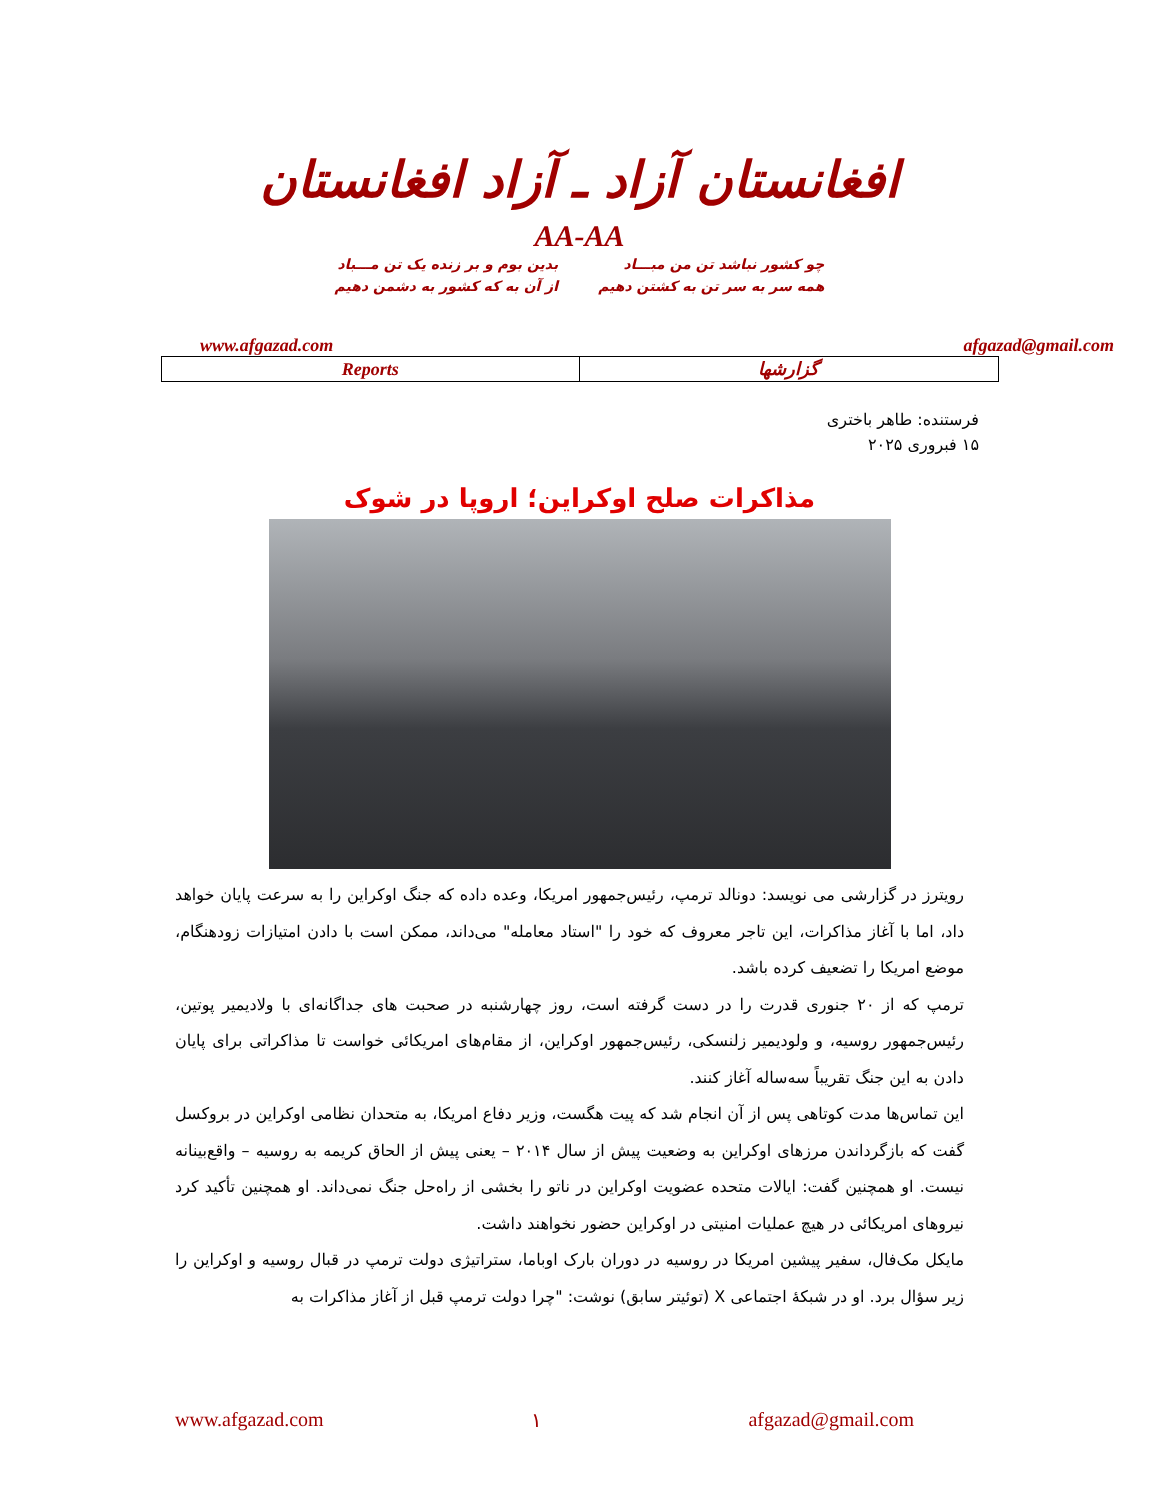افغانستان آزاد ـ آزاد افغانستان
AA-AA
چو کشور نباشد تن من مبـــاد
همه سر به سر تن به کشتن دهیم
بدین بوم و بر زنده یک تن مـــباد
از آن به که کشور به دشمن دهیم
www.afgazad.com afgazad@gmail.com
| Reports | گزارشها |
فرستنده: طاهر باختری
۱۵ فبروری ۲۰۲۵
مذاکرات صلح اوکراین؛ اروپا در شوک
رویترز در گزارشی می نویسد: دونالد ترمپ، رئیس‌جمهور امریکا، وعده داده که جنگ اوکراین را به سرعت پایان خواهد داد، اما با آغاز مذاکرات، این تاجر معروف که خود را "استاد معامله" می‌داند، ممکن است با دادن امتیازات زودهنگام، موضع امریکا را تضعیف کرده باشد.
ترمپ که از ۲۰ جنوری قدرت را در دست گرفته است، روز چهارشنبه در صحبت های جداگانه‌ای با ولادیمیر پوتین، رئیس‌جمهور روسیه، و ولودیمیر زلنسکی، رئیس‌جمهور اوکراین، از مقام‌های امریکائی خواست تا مذاکراتی برای پایان دادن به این جنگ تقریباً سه‌ساله آغاز کنند.
این تماس‌ها مدت کوتاهی پس از آن انجام شد که پیت هگست، وزیر دفاع امریکا، به متحدان نظامی اوکراین در بروکسل گفت که بازگرداندن مرزهای اوکراین به وضعیت پیش از سال ۲۰۱۴ – یعنی پیش از الحاق کریمه به روسیه – واقع‌بینانه نیست. او همچنین گفت: ایالات متحده عضویت اوکراین در ناتو را بخشی از راه‌حل جنگ نمی‌داند. او همچنین تأکید کرد نیروهای امریکائی در هیچ عملیات امنیتی در اوکراین حضور نخواهند داشت.
مایکل مک‌فال، سفیر پیشین امریکا در روسیه در دوران بارک اوباما، ستراتیژی دولت ترمپ در قبال روسیه و اوکراین را زیر سؤال برد. او در شبکهٔ اجتماعی X (توئیتر سابق) نوشت: "چرا دولت ترمپ قبل از آغاز مذاکرات به
www.afgazad.com ۱ afgazad@gmail.com